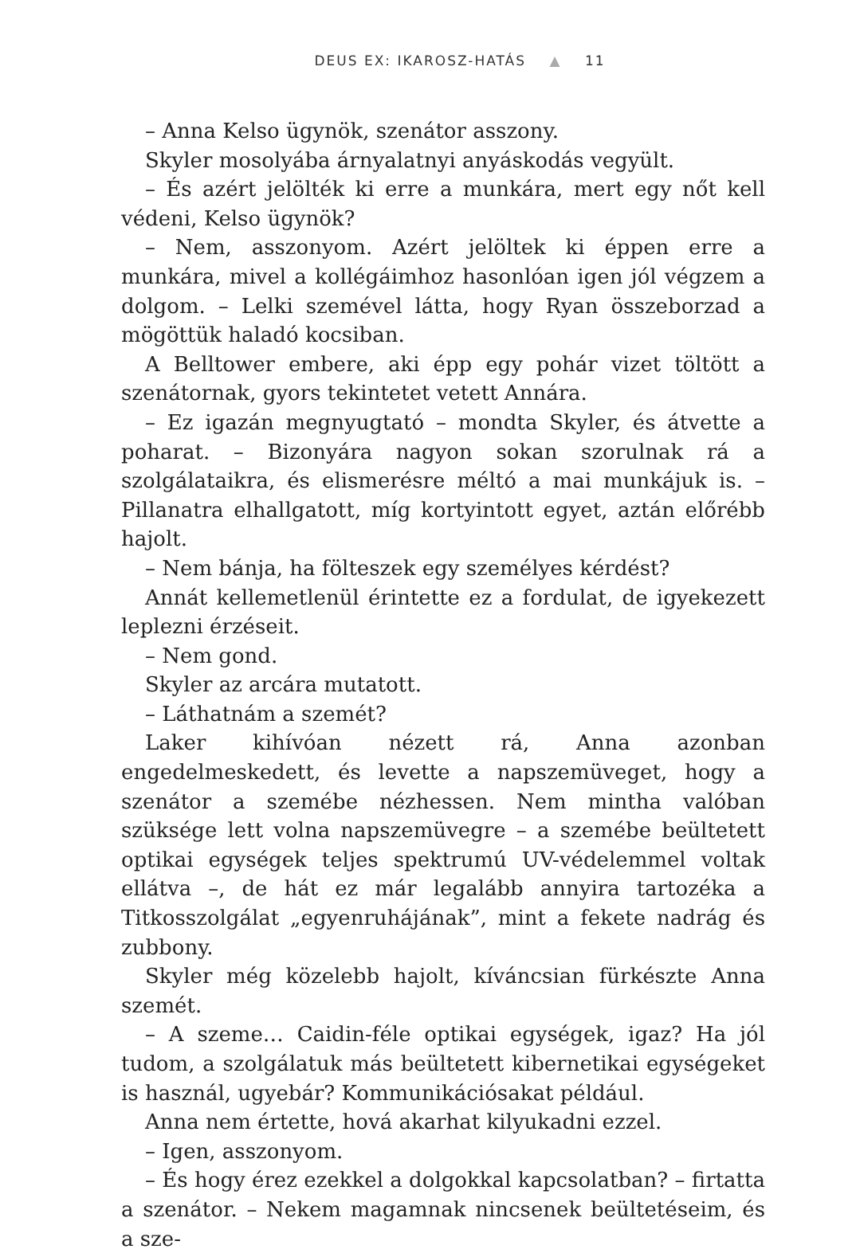DEUS EX: IKAROSZ-HATÁS ▲ 11
– Anna Kelso ügynök, szenátor asszony.
Skyler mosolyába árnyalatnyi anyáskodás vegyült.
– És azért jelölték ki erre a munkára, mert egy nőt kell védeni, Kelso ügynök?
– Nem, asszonyom. Azért jelöltek ki éppen erre a munkára, mivel a kollégáimhoz hasonlóan igen jól végzem a dolgom. – Lelki szemével látta, hogy Ryan összeborzad a mögöttük haladó kocsiban.
A Belltower embere, aki épp egy pohár vizet töltött a szenátornak, gyors tekintetet vetett Annára.
– Ez igazán megnyugtató – mondta Skyler, és átvette a poharat. – Bizonyára nagyon sokan szorulnak rá a szolgálataikra, és elismerésre méltó a mai munkájuk is. – Pillanatra elhallgatott, míg kortyintott egyet, aztán előrébb hajolt.
– Nem bánja, ha fölteszek egy személyes kérdést?
Annát kellemetlenül érintette ez a fordulat, de igyekezett leplezni érzéseit.
– Nem gond.
Skyler az arcára mutatott.
– Láthatnám a szemét?
Laker kihívóan nézett rá, Anna azonban engedelmeskedett, és levette a napszemüveget, hogy a szenátor a szemébe nézhessen. Nem mintha valóban szüksége lett volna napszemüvegre – a szemébe beültetett optikai egységek teljes spektrumú UV-védelemmel voltak ellátva –, de hát ez már legalább annyira tartozéka a Titkosszolgálat „egyenruhájának”, mint a fekete nadrág és zubbony.
Skyler még közelebb hajolt, kíváncsian fürkészte Anna szemét.
– A szeme… Caidin-féle optikai egységek, igaz? Ha jól tudom, a szolgálatuk más beültetett kibernetikai egységeket is használ, ugyebár? Kommunikációsakat például.
Anna nem értette, hová akarhat kilyukadni ezzel.
– Igen, asszonyom.
– És hogy érez ezekkel a dolgokkal kapcsolatban? – firtatta a szenátor. – Nekem magamnak nincsenek beültetéseim, és a sze-